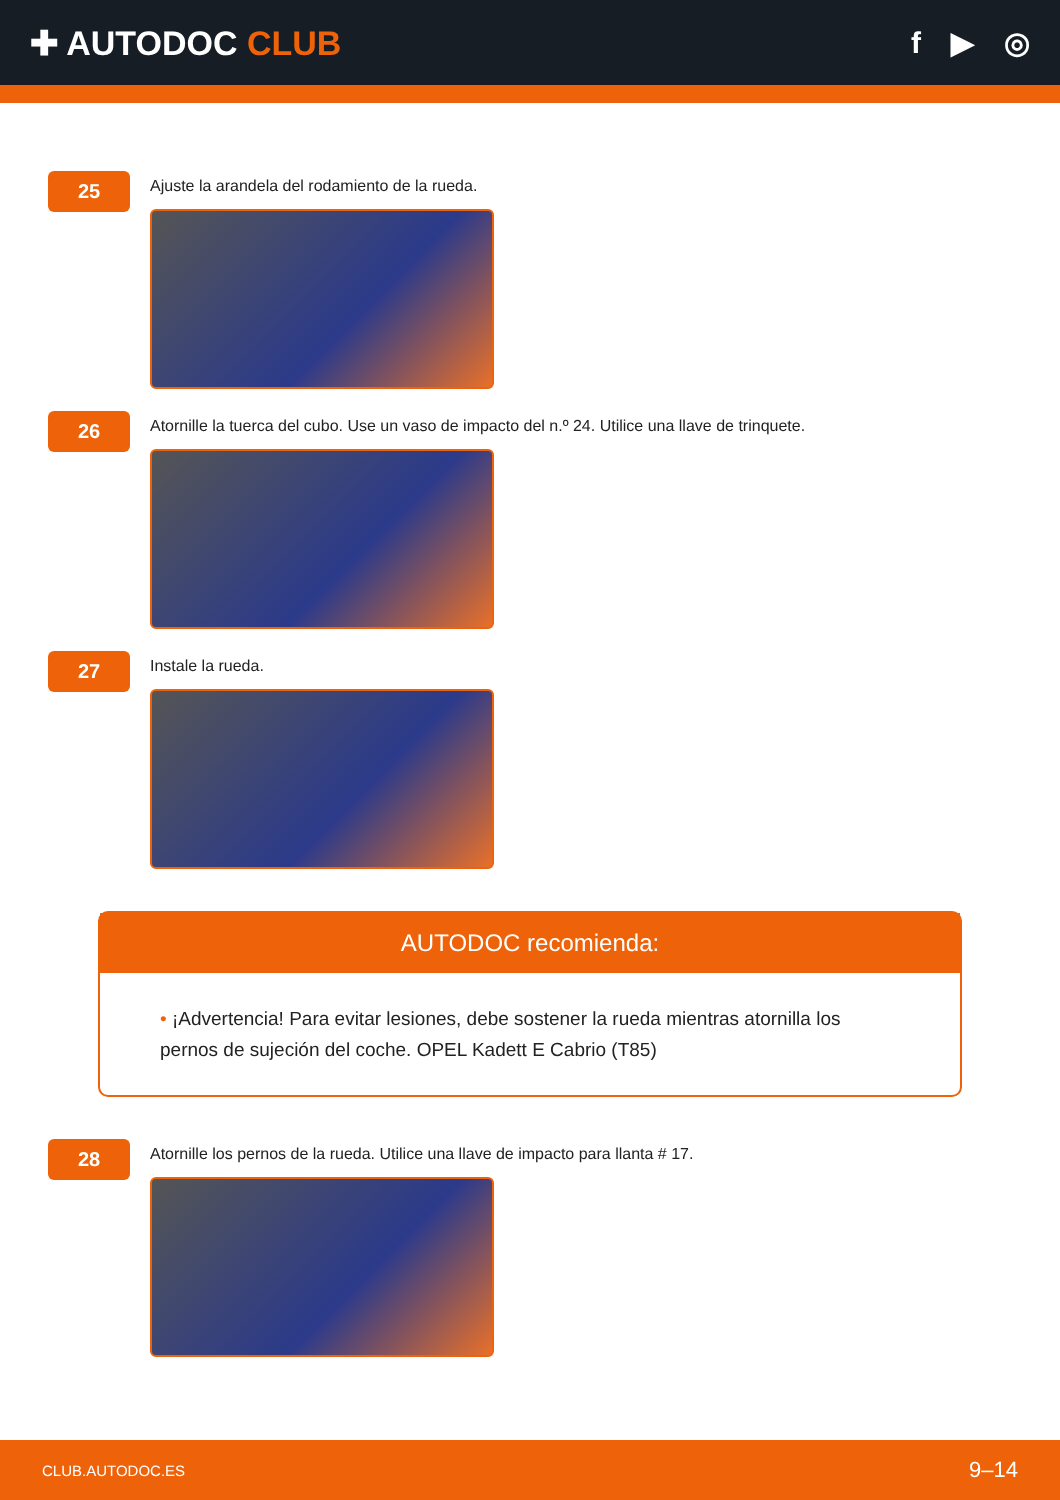✚ AUTODOC CLUB f ▶ ◎
25
Ajuste la arandela del rodamiento de la rueda.
26
Atornille la tuerca del cubo. Use un vaso de impacto del n.º 24. Utilice una llave de trinquete.
27
Instale la rueda.
AUTODOC recomienda:
• ¡Advertencia! Para evitar lesiones, debe sostener la rueda mientras atornilla los pernos de sujeción del coche. OPEL Kadett E Cabrio (T85)
28
Atornille los pernos de la rueda. Utilice una llave de impacto para llanta # 17.
CLUB.AUTODOC.ES 9–14